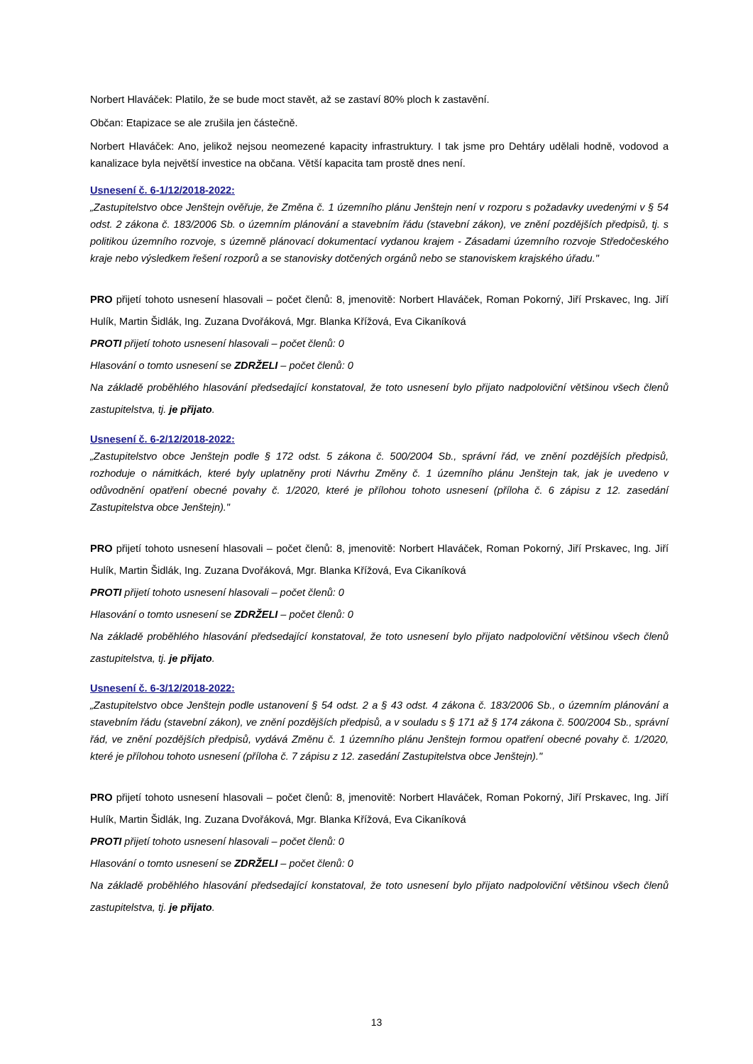Norbert Hlaváček: Platilo, že se bude moct stavět, až se zastaví 80% ploch k zastavění.
Občan: Etapizace se ale zrušila jen částečně.
Norbert Hlaváček: Ano, jelikož nejsou neomezené kapacity infrastruktury. I tak jsme pro Dehtáry udělali hodně, vodovod a kanalizace byla největší investice na občana. Větší kapacita tam prostě dnes není.
Usnesení č. 6-1/12/2018-2022:
„Zastupitelstvo obce Jenštejn ověřuje, že Změna č. 1 územního plánu Jenštejn není v rozporu s požadavky uvedenými v § 54 odst. 2 zákona č. 183/2006 Sb. o územním plánování a stavebním řádu (stavební zákon), ve znění pozdějších předpisů, tj. s politikou územního rozvoje, s územně plánovací dokumentací vydanou krajem - Zásadami územního rozvoje Středočeského kraje nebo výsledkem řešení rozporů a se stanovisky dotčených orgánů nebo se stanoviskem krajského úřadu."
PRO přijetí tohoto usnesení hlasovali – počet členů: 8, jmenovitě: Norbert Hlaváček, Roman Pokorný, Jiří Prskavec, Ing. Jiří Hulík, Martin Šidlák, Ing. Zuzana Dvořáková, Mgr. Blanka Křížová, Eva Cikaníková
PROTI přijetí tohoto usnesení hlasovali – počet členů: 0
Hlasování o tomto usnesení se ZDRŽELI – počet členů: 0
Na základě proběhlého hlasování předsedající konstatoval, že toto usnesení bylo přijato nadpoloviční většinou všech členů zastupitelstva, tj. je přijato.
Usnesení č. 6-2/12/2018-2022:
„Zastupitelstvo obce Jenštejn podle § 172 odst. 5 zákona č. 500/2004 Sb., správní řád, ve znění pozdějších předpisů, rozhoduje o námitkách, které byly uplatněny proti Návrhu Změny č. 1 územního plánu Jenštejn tak, jak je uvedeno v odůvodnění opatření obecné povahy č. 1/2020, které je přílohou tohoto usnesení (příloha č. 6 zápisu z 12. zasedání Zastupitelstva obce Jenštejn)."
PRO přijetí tohoto usnesení hlasovali – počet členů: 8, jmenovitě: Norbert Hlaváček, Roman Pokorný, Jiří Prskavec, Ing. Jiří Hulík, Martin Šidlák, Ing. Zuzana Dvořáková, Mgr. Blanka Křížová, Eva Cikaníková
PROTI přijetí tohoto usnesení hlasovali – počet členů: 0
Hlasování o tomto usnesení se ZDRŽELI – počet členů: 0
Na základě proběhlého hlasování předsedající konstatoval, že toto usnesení bylo přijato nadpoloviční většinou všech členů zastupitelstva, tj. je přijato.
Usnesení č. 6-3/12/2018-2022:
„Zastupitelstvo obce Jenštejn podle ustanovení § 54 odst. 2 a § 43 odst. 4 zákona č. 183/2006 Sb., o územním plánování a stavebním řádu (stavební zákon), ve znění pozdějších předpisů, a v souladu s § 171 až § 174 zákona č. 500/2004 Sb., správní řád, ve znění pozdějších předpisů, vydává Změnu č. 1 územního plánu Jenštejn formou opatření obecné povahy č. 1/2020, které je přílohou tohoto usnesení (příloha č. 7 zápisu z 12. zasedání Zastupitelstva obce Jenštejn)."
PRO přijetí tohoto usnesení hlasovali – počet členů: 8, jmenovitě: Norbert Hlaváček, Roman Pokorný, Jiří Prskavec, Ing. Jiří Hulík, Martin Šidlák, Ing. Zuzana Dvořáková, Mgr. Blanka Křížová, Eva Cikaníková
PROTI přijetí tohoto usnesení hlasovali – počet členů: 0
Hlasování o tomto usnesení se ZDRŽELI – počet členů: 0
Na základě proběhlého hlasování předsedající konstatoval, že toto usnesení bylo přijato nadpoloviční většinou všech členů zastupitelstva, tj. je přijato.
13